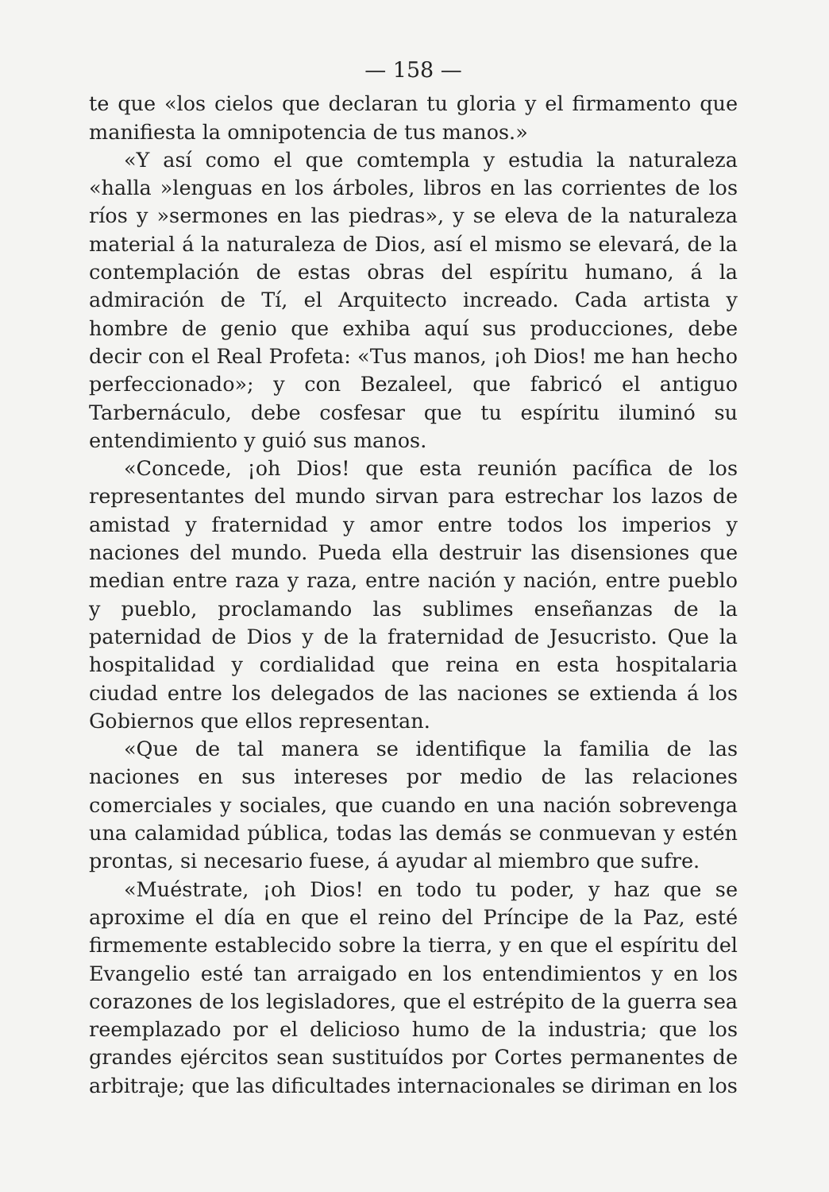— 158 —
te que «los cielos que declaran tu gloria y el firmamento que manifiesta la omnipotencia de tus manos.»
«Y así como el que comtempla y estudia la naturaleza «halla »lenguas en los árboles, libros en las corrientes de los ríos y »sermones en las piedras», y se eleva de la naturaleza material á la naturaleza de Dios, así el mismo se elevará, de la contemplación de estas obras del espíritu humano, á la admiración de Tí, el Arquitecto increado. Cada artista y hombre de genio que exhiba aquí sus producciones, debe decir con el Real Profeta: «Tus manos, ¡oh Dios! me han hecho perfeccionado»; y con Bezaleel, que fabricó el antiguo Tarbernáculo, debe cosfesar que tu espíritu iluminó su entendimiento y guió sus manos.
«Concede, ¡oh Dios! que esta reunión pacífica de los representantes del mundo sirvan para estrechar los lazos de amistad y fraternidad y amor entre todos los imperios y naciones del mundo. Pueda ella destruir las disensiones que median entre raza y raza, entre nación y nación, entre pueblo y pueblo, proclamando las sublimes enseñanzas de la paternidad de Dios y de la fraternidad de Jesucristo. Que la hospitalidad y cordialidad que reina en esta hospitalaria ciudad entre los delegados de las naciones se extienda á los Gobiernos que ellos representan.
«Que de tal manera se identifique la familia de las naciones en sus intereses por medio de las relaciones comerciales y sociales, que cuando en una nación sobrevenga una calamidad pública, todas las demás se conmuevan y estén prontas, si necesario fuese, á ayudar al miembro que sufre.
«Muéstrate, ¡oh Dios! en todo tu poder, y haz que se aproxime el día en que el reino del Príncipe de la Paz, esté firmemente establecido sobre la tierra, y en que el espíritu del Evangelio esté tan arraigado en los entendimientos y en los corazones de los legisladores, que el estrépito de la guerra sea reemplazado por el delicioso humo de la industria; que los grandes ejércitos sean sustituídos por Cortes permanentes de arbitraje; que las dificultades internacionales se diriman en los